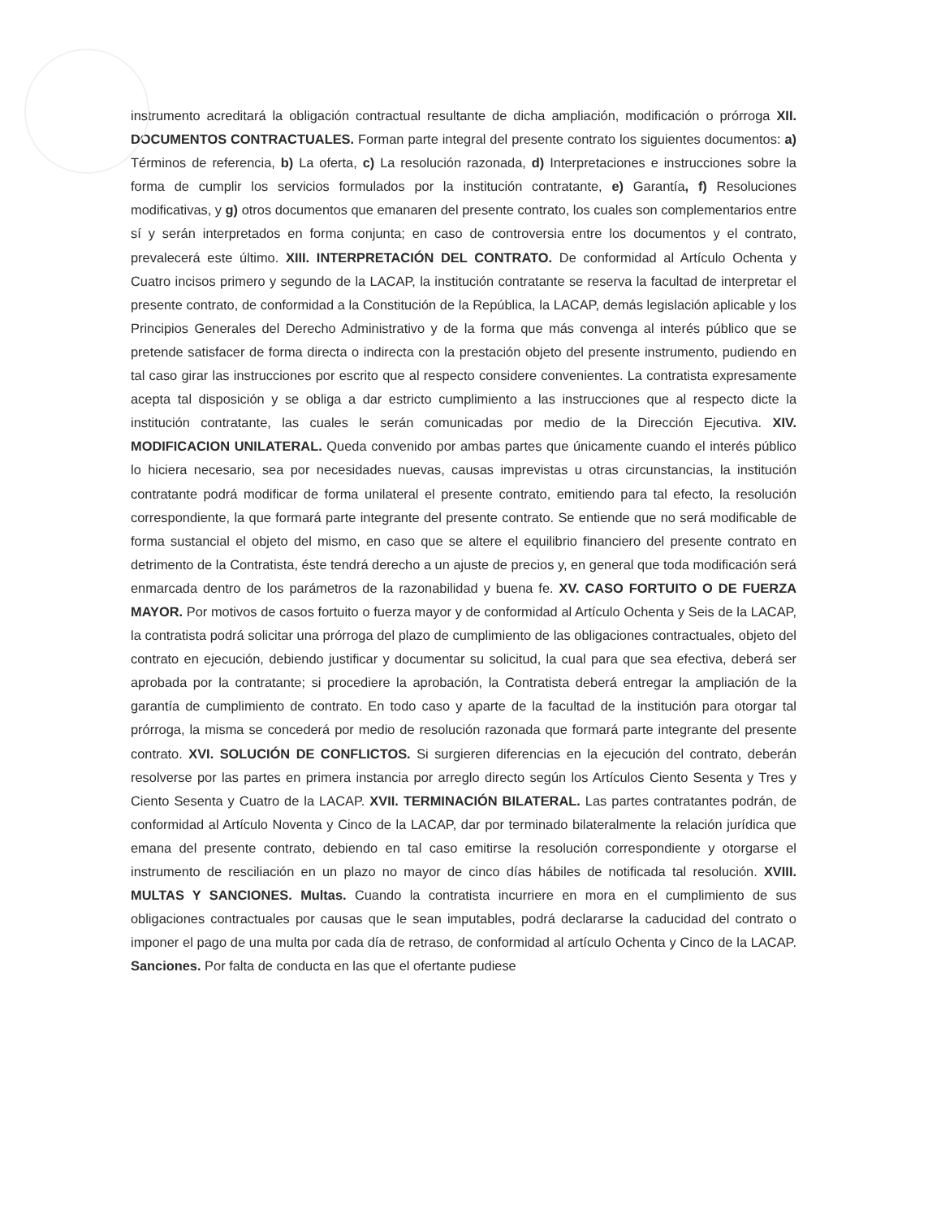instrumento acreditará la obligación contractual resultante de dicha ampliación, modificación o prórroga XII. DOCUMENTOS CONTRACTUALES. Forman parte integral del presente contrato los siguientes documentos: a) Términos de referencia, b) La oferta, c) La resolución razonada, d) Interpretaciones e instrucciones sobre la forma de cumplir los servicios formulados por la institución contratante, e) Garantía, f) Resoluciones modificativas, y g) otros documentos que emanaren del presente contrato, los cuales son complementarios entre sí y serán interpretados en forma conjunta; en caso de controversia entre los documentos y el contrato, prevalecerá este último. XIII. INTERPRETACIÓN DEL CONTRATO. De conformidad al Artículo Ochenta y Cuatro incisos primero y segundo de la LACAP, la institución contratante se reserva la facultad de interpretar el presente contrato, de conformidad a la Constitución de la República, la LACAP, demás legislación aplicable y los Principios Generales del Derecho Administrativo y de la forma que más convenga al interés público que se pretende satisfacer de forma directa o indirecta con la prestación objeto del presente instrumento, pudiendo en tal caso girar las instrucciones por escrito que al respecto considere convenientes. La contratista expresamente acepta tal disposición y se obliga a dar estricto cumplimiento a las instrucciones que al respecto dicte la institución contratante, las cuales le serán comunicadas por medio de la Dirección Ejecutiva. XIV. MODIFICACION UNILATERAL. Queda convenido por ambas partes que únicamente cuando el interés público lo hiciera necesario, sea por necesidades nuevas, causas imprevistas u otras circunstancias, la institución contratante podrá modificar de forma unilateral el presente contrato, emitiendo para tal efecto, la resolución correspondiente, la que formará parte integrante del presente contrato. Se entiende que no será modificable de forma sustancial el objeto del mismo, en caso que se altere el equilibrio financiero del presente contrato en detrimento de la Contratista, éste tendrá derecho a un ajuste de precios y, en general que toda modificación será enmarcada dentro de los parámetros de la razonabilidad y buena fe. XV. CASO FORTUITO O DE FUERZA MAYOR. Por motivos de casos fortuito o fuerza mayor y de conformidad al Artículo Ochenta y Seis de la LACAP, la contratista podrá solicitar una prórroga del plazo de cumplimiento de las obligaciones contractuales, objeto del contrato en ejecución, debiendo justificar y documentar su solicitud, la cual para que sea efectiva, deberá ser aprobada por la contratante; si procediere la aprobación, la Contratista deberá entregar la ampliación de la garantía de cumplimiento de contrato. En todo caso y aparte de la facultad de la institución para otorgar tal prórroga, la misma se concederá por medio de resolución razonada que formará parte integrante del presente contrato. XVI. SOLUCIÓN DE CONFLICTOS. Si surgieren diferencias en la ejecución del contrato, deberán resolverse por las partes en primera instancia por arreglo directo según los Artículos Ciento Sesenta y Tres y Ciento Sesenta y Cuatro de la LACAP. XVII. TERMINACIÓN BILATERAL. Las partes contratantes podrán, de conformidad al Artículo Noventa y Cinco de la LACAP, dar por terminado bilateralmente la relación jurídica que emana del presente contrato, debiendo en tal caso emitirse la resolución correspondiente y otorgarse el instrumento de resciliación en un plazo no mayor de cinco días hábiles de notificada tal resolución. XVIII. MULTAS Y SANCIONES. Multas. Cuando la contratista incurriere en mora en el cumplimiento de sus obligaciones contractuales por causas que le sean imputables, podrá declararse la caducidad del contrato o imponer el pago de una multa por cada día de retraso, de conformidad al artículo Ochenta y Cinco de la LACAP. Sanciones. Por falta de conducta en las que el ofertante pudiese